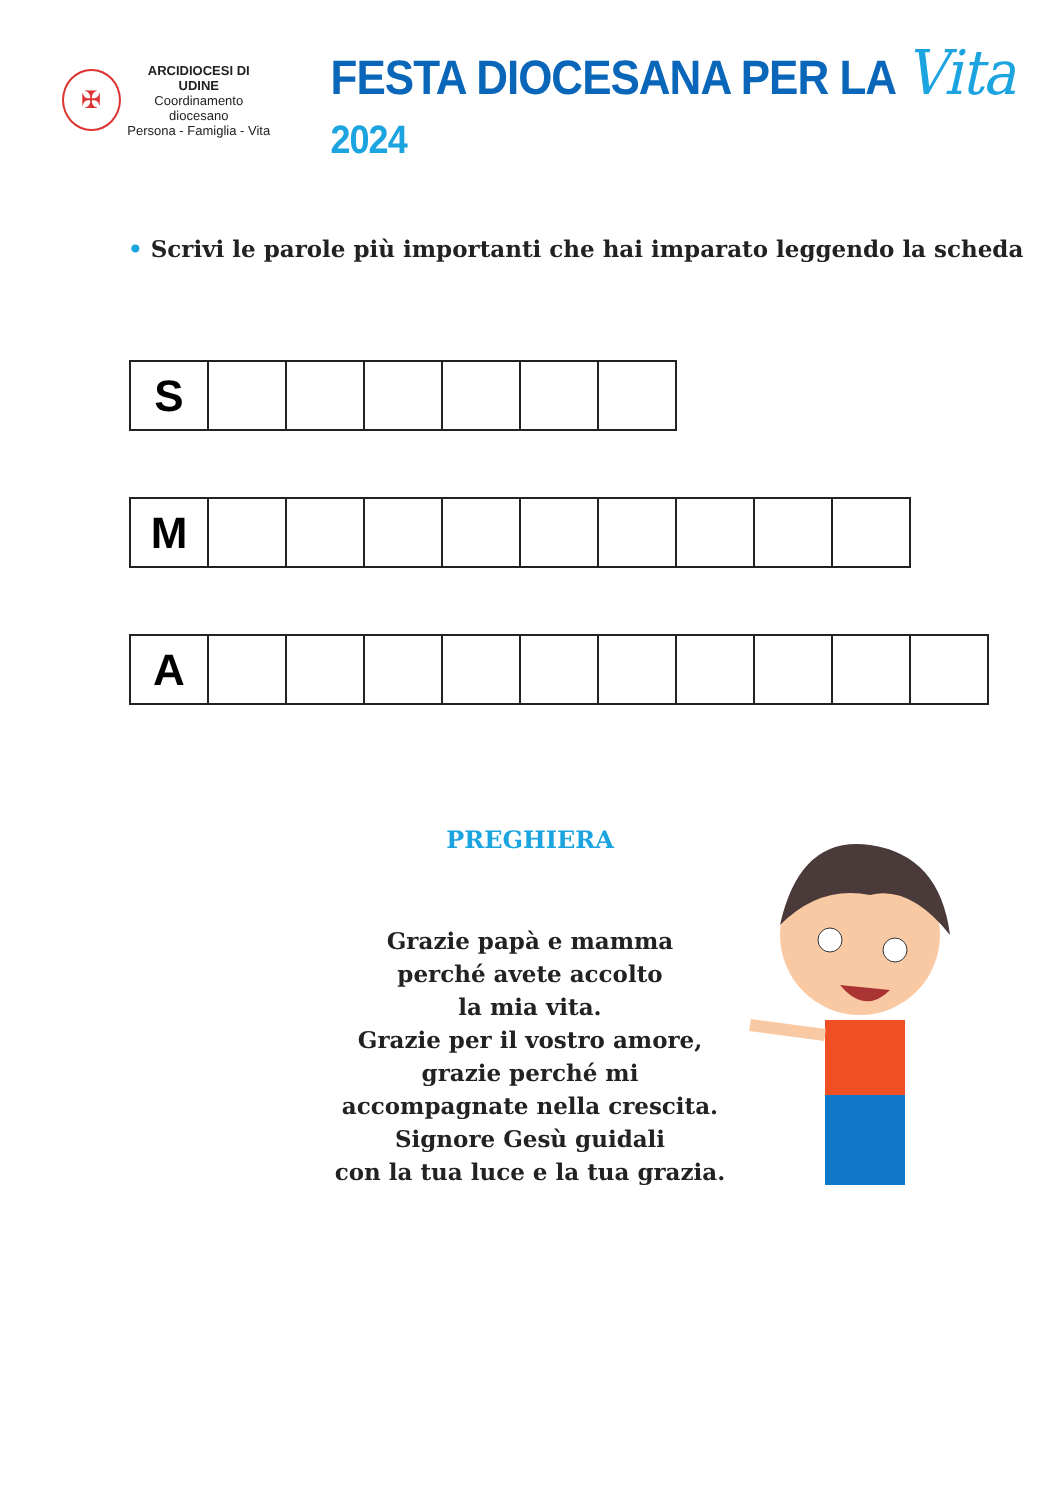✠
ARCIDIOCESI DI UDINE
Coordinamento diocesano
Persona - Famiglia - Vita
FESTA DIOCESANA PER LA Vita 2024
• Scrivi le parole più importanti che hai imparato leggendo la scheda
| S | | | | | | |
| M | | | | | | | | | |
| A | | | | | | | | | | |
PREGHIERA
Grazie papà e mamma
perché avete accolto
la mia vita.
Grazie per il vostro amore,
grazie perché mi
accompagnate nella crescita.
Signore Gesù guidali
con la tua luce e la tua grazia.